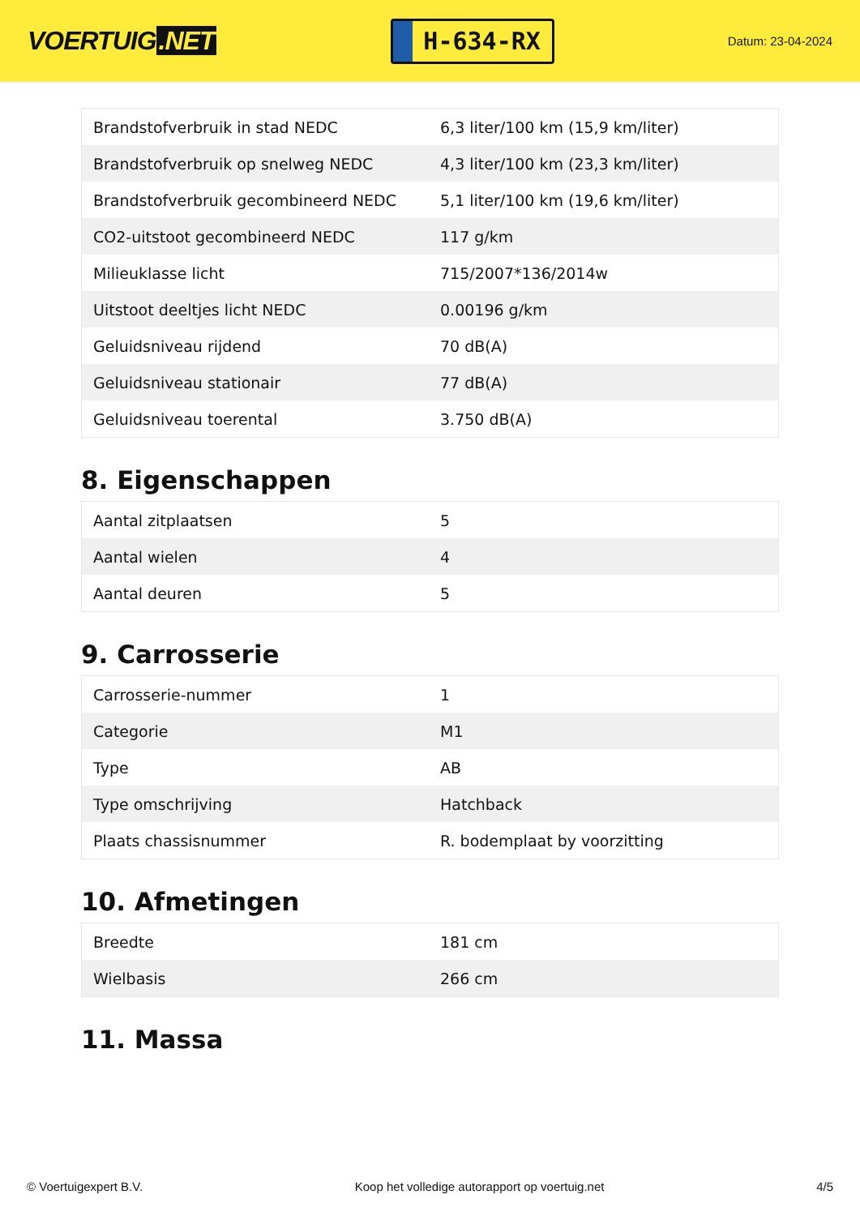VOERTUIG.NET
H-634-RX
Datum: 23-04-2024
| Brandstofverbruik in stad NEDC | 6,3 liter/100 km (15,9 km/liter) |
| Brandstofverbruik op snelweg NEDC | 4,3 liter/100 km (23,3 km/liter) |
| Brandstofverbruik gecombineerd NEDC | 5,1 liter/100 km (19,6 km/liter) |
| CO2-uitstoot gecombineerd NEDC | 117 g/km |
| Milieuklasse licht | 715/2007*136/2014w |
| Uitstoot deeltjes licht NEDC | 0.00196 g/km |
| Geluidsniveau rijdend | 70 dB(A) |
| Geluidsniveau stationair | 77 dB(A) |
| Geluidsniveau toerental | 3.750 dB(A) |
8. Eigenschappen
| Aantal zitplaatsen | 5 |
| Aantal wielen | 4 |
| Aantal deuren | 5 |
9. Carrosserie
| Carrosserie-nummer | 1 |
| Categorie | M1 |
| Type | AB |
| Type omschrijving | Hatchback |
| Plaats chassisnummer | R. bodemplaat by voorzitting |
10. Afmetingen
| Breedte | 181 cm |
| Wielbasis | 266 cm |
11. Massa
© Voertuigexpert B.V. Koop het volledige autorapport op voertuig.net 4/5